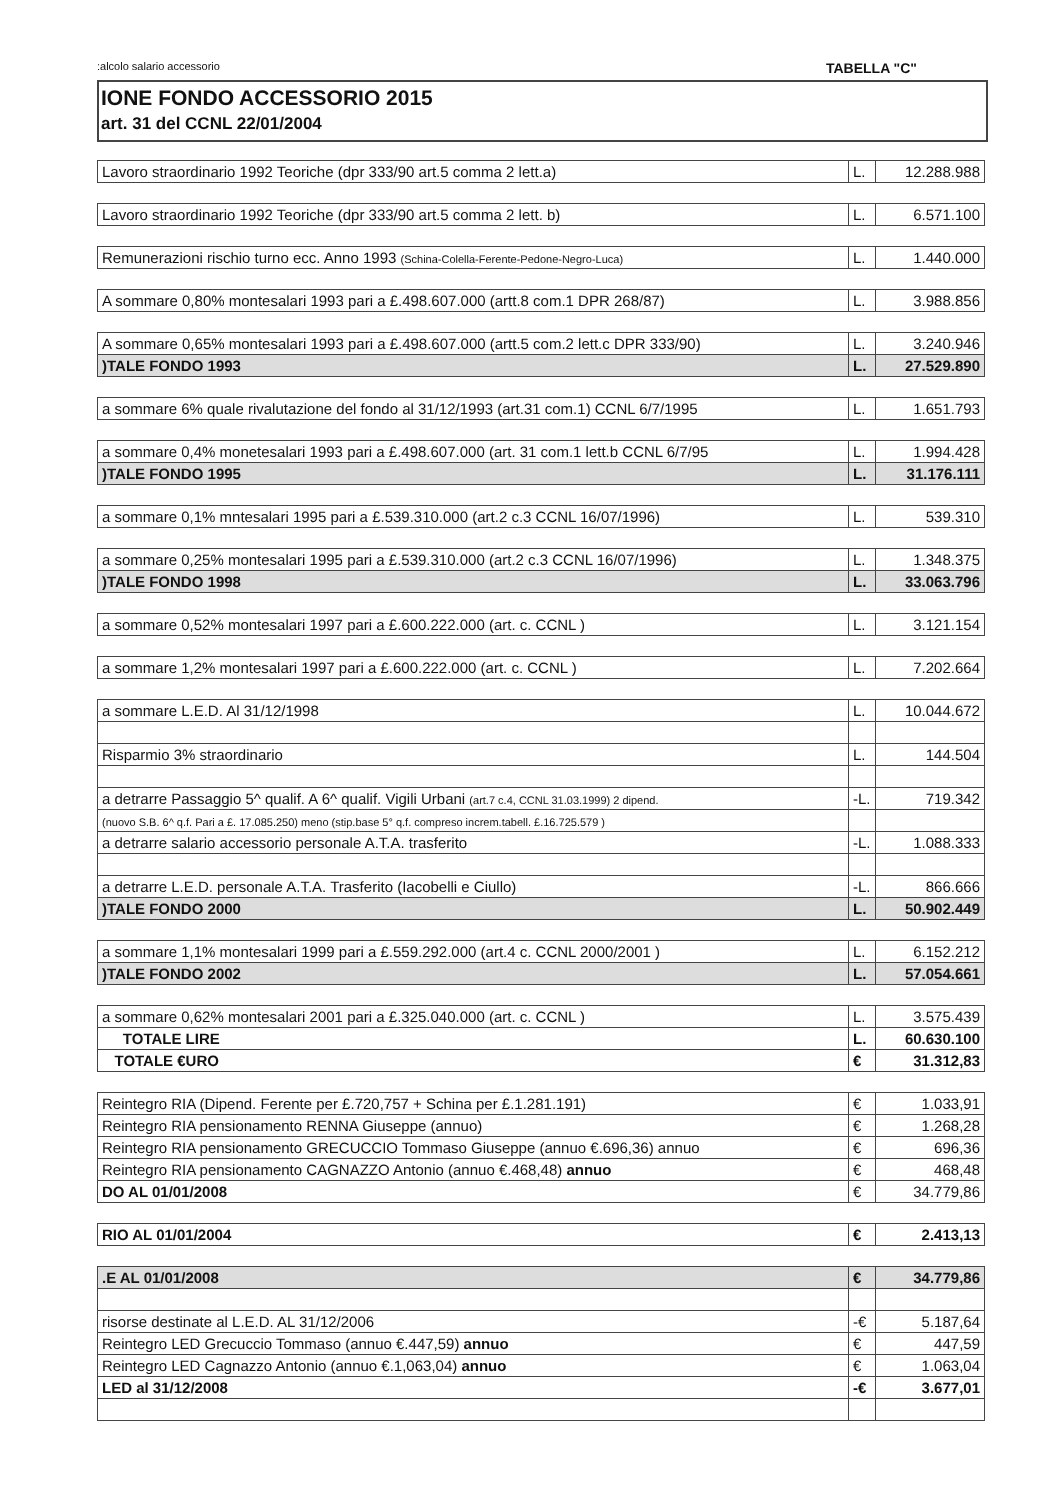:alcolo salario accessorio TABELLA "C"
IONE FONDO ACCESSORIO 2015
art. 31 del CCNL 22/01/2004
| Lavoro straordinario 1992 Teoriche (dpr 333/90 art.5 comma 2 lett.a) | L. | 12.288.988 |
| Lavoro straordinario 1992 Teoriche (dpr 333/90 art.5 comma 2 lett. b) | L. | 6.571.100 |
| Remunerazioni rischio turno ecc. Anno 1993 (Schina-Colella-Ferente-Pedone-Negro-Luca) | L. | 1.440.000 |
| A sommare 0,80% montesalari 1993 pari a £.498.607.000 (artt.8 com.1 DPR 268/87) | L. | 3.988.856 |
| A sommare 0,65% montesalari 1993 pari a £.498.607.000 (artt.5 com.2 lett.c DPR 333/90) | L. | 3.240.946 |
| )TALE FONDO 1993 | L. | 27.529.890 |
| a sommare 6% quale rivalutazione del fondo al 31/12/1993 (art.31 com.1) CCNL 6/7/1995 | L. | 1.651.793 |
| a sommare 0,4% monetesalari 1993 pari a £.498.607.000 (art. 31 com.1 lett.b CCNL 6/7/95 | L. | 1.994.428 |
| )TALE FONDO 1995 | L. | 31.176.111 |
| a sommare 0,1% mntesalari 1995 pari a £.539.310.000 (art.2 c.3 CCNL 16/07/1996) | L. | 539.310 |
| a sommare 0,25% montesalari 1995 pari a £.539.310.000 (art.2 c.3 CCNL 16/07/1996) | L. | 1.348.375 |
| )TALE FONDO 1998 | L. | 33.063.796 |
| a sommare 0,52% montesalari 1997 pari a £.600.222.000 (art. c. CCNL ) | L. | 3.121.154 |
| a sommare 1,2% montesalari 1997 pari a £.600.222.000 (art. c. CCNL ) | L. | 7.202.664 |
| a sommare L.E.D. Al 31/12/1998 | L. | 10.044.672 |
| Risparmio 3% straordinario | L. | 144.504 |
| a detrarre Passaggio 5^ qualif. A 6^ qualif. Vigili Urbani (art.7 c.4, CCNL 31.03.1999) 2 dipend. | -L. | 719.342 |
| (nuovo S.B. 6^ q.f. Pari a £. 17.085.250) meno (stip.base 5° q.f. compreso increm.tabell. £.16.725.579 ) | | |
| a detrarre salario accessorio personale A.T.A. trasferito | -L. | 1.088.333 |
| a detrarre L.E.D. personale A.T.A. Trasferito (Iacobelli e Ciullo) | -L. | 866.666 |
| )TALE FONDO 2000 | L. | 50.902.449 |
| a sommare 1,1% montesalari 1999 pari a £.559.292.000 (art.4 c. CCNL 2000/2001 ) | L. | 6.152.212 |
| )TALE FONDO 2002 | L. | 57.054.661 |
| a sommare 0,62% montesalari 2001 pari a £.325.040.000 (art. c. CCNL ) | L. | 3.575.439 |
| TOTALE LIRE | L. | 60.630.100 |
| TOTALE €URO | € | 31.312,83 |
| Reintegro RIA (Dipend. Ferente per £.720,757 + Schina per £.1.281.191) | € | 1.033,91 |
| Reintegro RIA pensionamento RENNA Giuseppe (annuo) | € | 1.268,28 |
| Reintegro RIA pensionamento GRECUCCIO Tommaso Giuseppe (annuo €.696,36) annuo | € | 696,36 |
| Reintegro RIA pensionamento CAGNAZZO Antonio (annuo €.468,48) annuo | € | 468,48 |
| DO AL 01/01/2008 | € | 34.779,86 |
| RIO AL 01/01/2004 | € | 2.413,13 |
| .E AL 01/01/2008 | € | 34.779,86 |
| risorse destinate al L.E.D. AL 31/12/2006 | -€ | 5.187,64 |
| Reintegro LED Grecuccio Tommaso (annuo €.447,59) annuo | € | 447,59 |
| Reintegro LED Cagnazzo Antonio (annuo €.1,063,04) annuo | € | 1.063,04 |
| LED al 31/12/2008 | -€ | 3.677,01 |